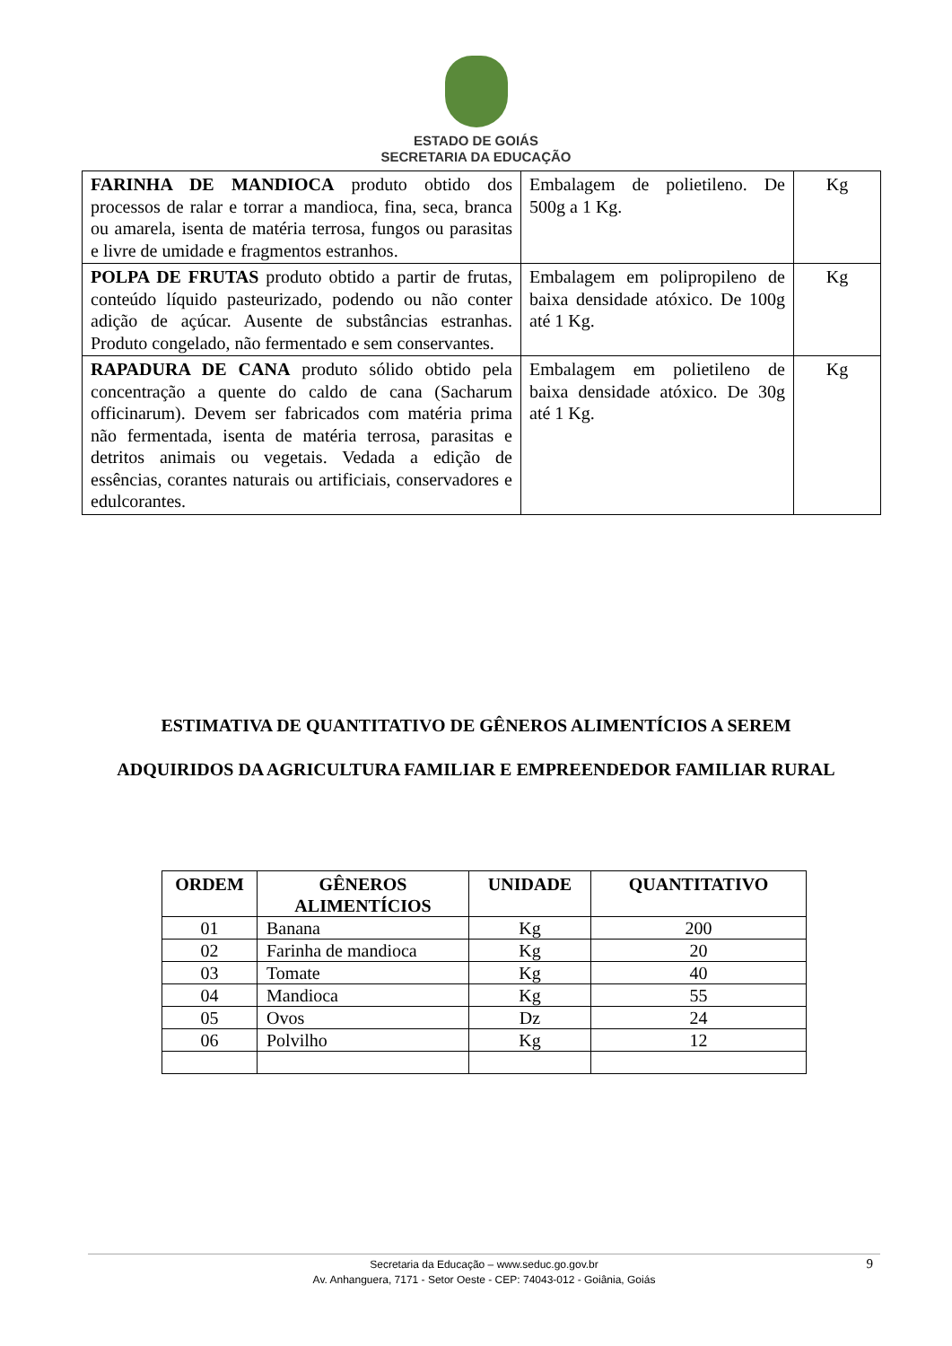ESTADO DE GOIÁS
SECRETARIA DA EDUCAÇÃO
| FARINHA DE MANDIOCA produto obtido dos processos de ralar e torrar a mandioca, fina, seca, branca ou amarela, isenta de matéria terrosa, fungos ou parasitas e livre de umidade e fragmentos estranhos. | Embalagem de polietileno. De 500g a 1 Kg. | Kg |
| POLPA DE FRUTAS produto obtido a partir de frutas, conteúdo líquido pasteurizado, podendo ou não conter adição de açúcar. Ausente de substâncias estranhas. Produto congelado, não fermentado e sem conservantes. | Embalagem em polipropileno de baixa densidade atóxico. De 100g até 1 Kg. | Kg |
| RAPADURA DE CANA produto sólido obtido pela concentração a quente do caldo de cana (Sacharum officinarum). Devem ser fabricados com matéria prima não fermentada, isenta de matéria terrosa, parasitas e detritos animais ou vegetais. Vedada a edição de essências, corantes naturais ou artificiais, conservadores e edulcorantes. | Embalagem em polietileno de baixa densidade atóxico. De 30g até 1 Kg. | Kg |
ESTIMATIVA DE QUANTITATIVO DE GÊNEROS ALIMENTÍCIOS A SEREM
ADQUIRIDOS DA AGRICULTURA FAMILIAR E EMPREENDEDOR FAMILIAR RURAL
| ORDEM | GÊNEROS ALIMENTÍCIOS | UNIDADE | QUANTITATIVO |
| --- | --- | --- | --- |
| 01 | Banana | Kg | 200 |
| 02 | Farinha de mandioca | Kg | 20 |
| 03 | Tomate | Kg | 40 |
| 04 | Mandioca | Kg | 55 |
| 05 | Ovos | Dz | 24 |
| 06 | Polvilho | Kg | 12 |
Secretaria da Educação – www.seduc.go.gov.br
Av. Anhanguera, 7171 - Setor Oeste - CEP: 74043-012 - Goiânia, Goiás
9